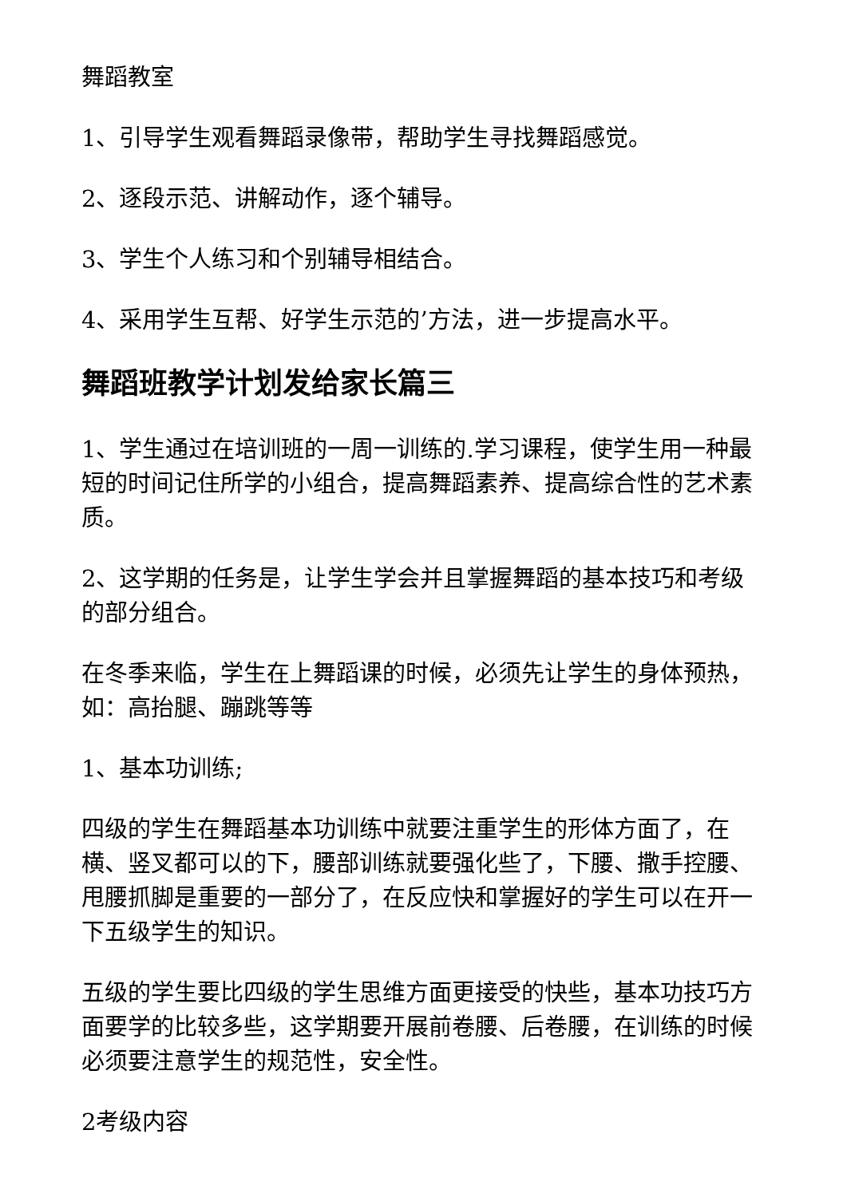舞蹈教室
1、引导学生观看舞蹈录像带，帮助学生寻找舞蹈感觉。
2、逐段示范、讲解动作，逐个辅导。
3、学生个人练习和个别辅导相结合。
4、采用学生互帮、好学生示范的’方法，进一步提高水平。
舞蹈班教学计划发给家长篇三
1、学生通过在培训班的一周一训练的.学习课程，使学生用一种最短的时间记住所学的小组合，提高舞蹈素养、提高综合性的艺术素质。
2、这学期的任务是，让学生学会并且掌握舞蹈的基本技巧和考级的部分组合。
在冬季来临，学生在上舞蹈课的时候，必须先让学生的身体预热，如：高抬腿、蹦跳等等
1、基本功训练;
四级的学生在舞蹈基本功训练中就要注重学生的形体方面了，在横、竖叉都可以的下，腰部训练就要强化些了，下腰、撒手控腰、甩腰抓脚是重要的一部分了，在反应快和掌握好的学生可以在开一下五级学生的知识。
五级的学生要比四级的学生思维方面更接受的快些，基本功技巧方面要学的比较多些，这学期要开展前卷腰、后卷腰，在训练的时候必须要注意学生的规范性，安全性。
2考级内容